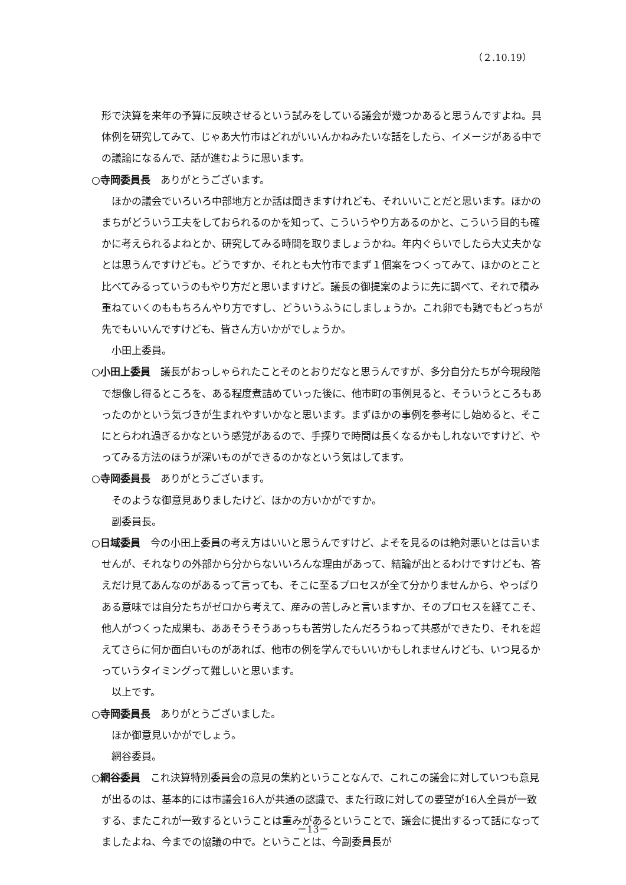（２.10.19）
形で決算を来年の予算に反映させるという試みをしている議会が幾つかあると思うんですよね。具体例を研究してみて、じゃあ大竹市はどれがいいんかねみたいな話をしたら、イメージがある中での議論になるんで、話が進むように思います。
○寺岡委員長　ありがとうございます。
ほかの議会でいろいろ中部地方とか話は聞きますけれども、それいいことだと思います。ほかのまちがどういう工夫をしておられるのかを知って、こういうやり方あるのかと、こういう目的も確かに考えられるよねとか、研究してみる時間を取りましょうかね。年内ぐらいでしたら大丈夫かなとは思うんですけども。どうですか、それとも大竹市でまず１個案をつくってみて、ほかのとこと比べてみるっていうのもやり方だと思いますけど。議長の御提案のように先に調べて、それで積み重ねていくのももちろんやり方ですし、どういうふうにしましょうか。これ卵でも鶏でもどっちが先でもいいんですけども、皆さん方いかがでしょうか。
小田上委員。
○小田上委員　議長がおっしゃられたことそのとおりだなと思うんですが、多分自分たちが今現段階で想像し得るところを、ある程度煮詰めていった後に、他市町の事例見ると、そういうところもあったのかという気づきが生まれやすいかなと思います。まずほかの事例を参考にし始めると、そこにとらわれ過ぎるかなという感覚があるので、手探りで時間は長くなるかもしれないですけど、やってみる方法のほうが深いものができるのかなという気はしてます。
○寺岡委員長　ありがとうございます。
そのような御意見ありましたけど、ほかの方いかがですか。
副委員長。
○日域委員　今の小田上委員の考え方はいいと思うんですけど、よそを見るのは絶対悪いとは言いませんが、それなりの外部から分からないいろんな理由があって、結論が出とるわけですけども、答えだけ見てあんなのがあるって言っても、そこに至るプロセスが全て分かりませんから、やっぱりある意味では自分たちがゼロから考えて、産みの苦しみと言いますか、そのプロセスを経てこそ、他人がつくった成果も、ああそうそうあっちも苦労したんだろうねって共感ができたり、それを超えてさらに何か面白いものがあれば、他市の例を学んでもいいかもしれませんけども、いつ見るかっていうタイミングって難しいと思います。
以上です。
○寺岡委員長　ありがとうございました。
ほか御意見いかがでしょう。
網谷委員。
○網谷委員　これ決算特別委員会の意見の集約ということなんで、これこの議会に対していつも意見が出るのは、基本的には市議会16人が共通の認識で、また行政に対しての要望が16人全員が一致する、またこれが一致するということは重みがあるということで、議会に提出するって話になってましたよね、今までの協議の中で。ということは、今副委員長が
－13－